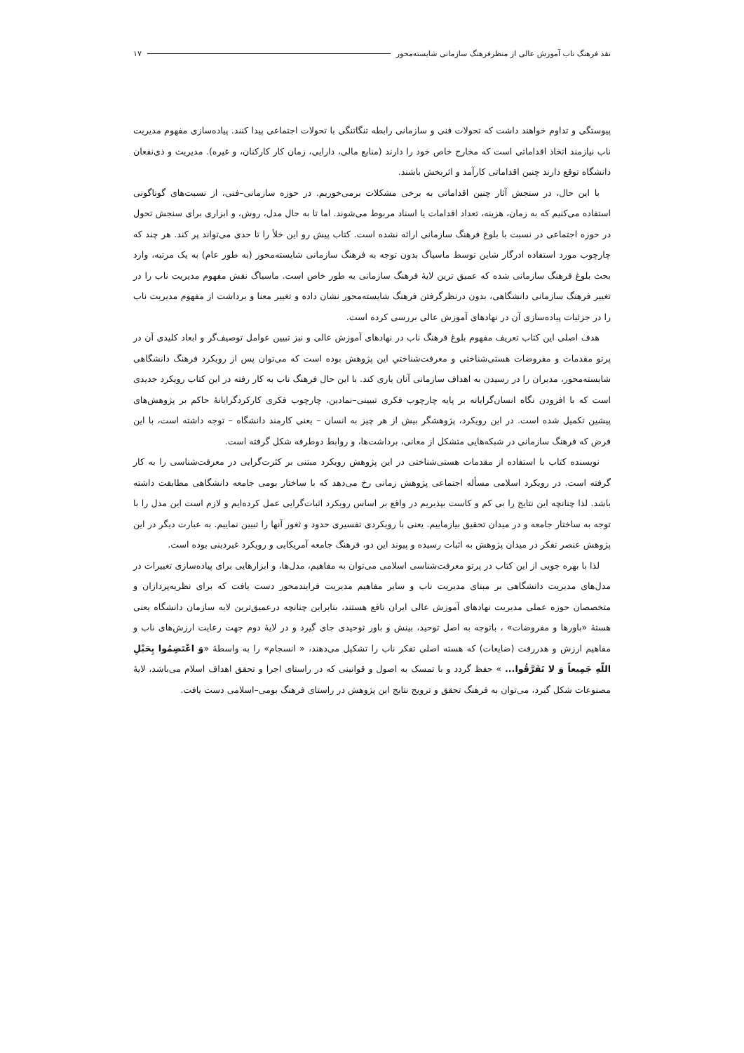نقد فرهنگ ناب آموزش عالی از منظرفرهنگ سازمانی شایسته‌محور ۱۷
پیوستگی و تداوم خواهند داشت که تحولات فنی و سازمانی رابطه تنگاتنگی با تحولات اجتماعی پیدا کنند. پیاده‌سازی مفهوم مدیریت ناب نیازمند اتخاذ اقداماتی است که مخارج خاص خود را دارند (منابع مالی، دارایی، زمان کار کارکنان، و غیره). مدیریت و ذی‌نفعان دانشگاه توقع دارند چنین اقداماتی کارآمد و اثربخش باشند.
با این حال، در سنجش آثار چنین اقداماتی به برخی مشکلات برمی‌خوریم. در حوزه سازمانی–فنی، از نسبت‌های گوناگونی استفاده می‌کنیم که به زمان، هزینه، تعداد اقدامات یا اسناد مربوط می‌شوند. اما تا به حال مدل، روش، و ابزاری برای سنجش تحول در حوزه اجتماعی در نسبت با بلوغ فرهنگ سازمانی ارائه نشده است. کتاب پیش رو این خلأ را تا حدی می‌تواند پر کند. هر چند که چارچوب مورد استفاده ادرگار شاین توسط ماسیاگ بدون توجه به فرهنگ سازمانی شایسته‌محور (به طور عام) به یک مرتبه، وارد بحث بلوغ فرهنگ سازمانی شده که عمیق ترین لایۀ فرهنگ سازمانی به طور خاص است. ماسیاگ نقش مفهوم مدیریت ناب را در تغییر فرهنگ سازمانی دانشگاهی، بدون درنظرگرفتن فرهنگ شایسته‌محور نشان داده و تغییر معنا و برداشت از مفهوم مدیریت ناب را در جزئیات پیاده‌سازی آن در نهادهای آموزش عالی بررسی کرده است.
هدف اصلی این کتاب تعریف مفهوم بلوغ فرهنگ ناب در نهادهای آموزش عالی و نیز تبیین عوامل توصیف‌گر و ابعاد کلیدی آن در پرتو مقدمات و مفروضات هستی‌شناختی و معرفت‌شناختیِ این پژوهش بوده است که می‌توان پس از رویکرد فرهنگ دانشگاهی شایسته‌محور، مدیران را در رسیدن به اهداف سازمانی آنان یاری کند. با این حال فرهنگ ناب به کار رفته در این کتاب رویکرد جدیدی است که با افزودن نگاه انسان‌گرایانه بر پایه چارچوب فکری تبیینی–نمادین، چارچوب فکری کارکردگرایانۀ حاکم بر پژوهش‌های پیشین تکمیل شده است. در این رویکرد، پژوهشگر بیش از هر چیز به انسان – یعنی کارمند دانشگاه – توجه داشته است، با این فرض که فرهنگ سازمانی در شبکه‌هایی متشکل از معانی، برداشت‌ها، و روابط دوطرفه شکل گرفته است.
نویسنده کتاب با استفاده از مقدمات هستی‌شناختی در این پژوهش رویکرد مبتنی بر کثرت‌گرایی در معرفت‌شناسی را به کار گرفته است. در رویکرد اسلامی مسأله اجتماعی پژوهش زمانی رخ می‌دهد که با ساختار بومی جامعه دانشگاهی مطابقت داشته باشد. لذا چنانچه این نتایج را بی کم و کاست بپذیریم در واقع بر اساس رویکرد اثبات‌گرایی عمل کرده‌ایم و لازم است این مدل را با توجه به ساختار جامعه و در میدان تحقیق بیازماییم. یعنی با رویکردی تفسیری حدود و ثغور آنها را تبیین نماییم. به عبارت دیگر در این پژوهش عنصر تفکر در میدان پژوهش به اثبات رسیده و پیوند این دو، فرهنگ جامعه آمریکایی و رویکرد غیردینی بوده است.
لذا با بهره جویی از این کتاب در پرتو معرفت‌شناسی اسلامی می‌توان به مفاهیم، مدل‌ها، و ابزارهایی برای پیاده‌سازی تغییرات در مدل‌های مدیریت دانشگاهی بر مبنای مدیریت ناب و سایر مفاهیم مدیریت فرایندمحور دست یافت که برای نظریه‌پردازان و متخصصان حوزه عملی مدیریت نهادهای آموزش عالی ایران نافع هستند، بنابراین چنانچه درعمیق‌ترین لایه سازمان دانشگاه یعنی هستۀ «باورها و مفروضات» ، باتوجه به اصل توحید، بینش و باور توحیدی جای گیرد و در لایۀ دوم جهت رعایت ارزش‌های ناب و مفاهیم ارزش و هدررفت (ضایعات) که هسته اصلی تفکر ناب را تشکیل می‌دهند، « انسجام» را به واسطۀ «وَ اعْتَصِمُوا بِحَبْلِ اللّهِ جَمِیعاً وَ لا تَفَرَّقُوا... » حفظ گردد و با تمسک به اصول و قوانینی که در راستای اجرا و تحقق اهداف اسلام می‌باشد، لایۀ مصنوعات شکل گیرد، می‌توان به فرهنگ تحقق و ترویج نتایج این پژوهش در راستای فرهنگ بومی–اسلامی دست یافت.